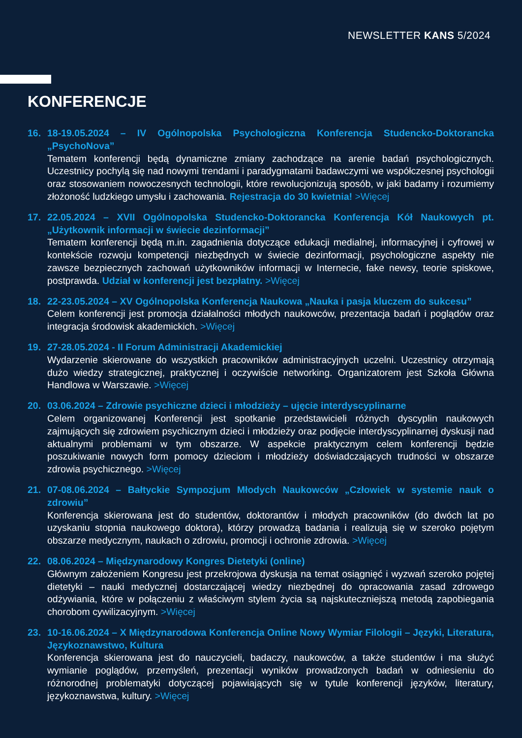NEWSLETTER KANS 5/2024
KONFERENCJE
16. 18-19.05.2024 – IV Ogólnopolska Psychologiczna Konferencja Studencko-Doktorancka „PsychoNova”
Tematem konferencji będą dynamiczne zmiany zachodzące na arenie badań psychologicznych. Uczestnicy pochylą się nad nowymi trendami i paradygmatami badawczymi we współczesnej psychologii oraz stosowaniem nowoczesnych technologii, które rewolucjonizują sposób, w jaki badamy i rozumiemy złożoność ludzkiego umysłu i zachowania. Rejestracja do 30 kwietnia! >Więcej
17. 22.05.2024 – XVII Ogólnopolska Studencko-Doktorancka Konferencja Kół Naukowych pt. „Użytkownik informacji w świecie dezinformacji”
Tematem konferencji będą m.in. zagadnienia dotyczące edukacji medialnej, informacyjnej i cyfrowej w kontekście rozwoju kompetencji niezbędnych w świecie dezinformacji, psychologiczne aspekty nie zawsze bezpiecznych zachowań użytkowników informacji w Internecie, fake newsy, teorie spiskowe, postprawda. Udział w konferencji jest bezpłatny. >Więcej
18. 22-23.05.2024 – XV Ogólnopolska Konferencja Naukowa „Nauka i pasja kluczem do sukcesu”
Celem konferencji jest promocja działalności młodych naukowców, prezentacja badań i poglądów oraz integracja środowisk akademickich. >Więcej
19. 27-28.05.2024 - II Forum Administracji Akademickiej
Wydarzenie skierowane do wszystkich pracowników administracyjnych uczelni. Uczestnicy otrzymają dużo wiedzy strategicznej, praktycznej i oczywiście networking. Organizatorem jest Szkoła Główna Handlowa w Warszawie. >Więcej
20. 03.06.2024 – Zdrowie psychiczne dzieci i młodzieży – ujęcie interdyscyplinarne
Celem organizowanej Konferencji jest spotkanie przedstawicieli różnych dyscyplin naukowych zajmujących się zdrowiem psychicznym dzieci i młodzieży oraz podjęcie interdyscyplinarnej dyskusji nad aktualnymi problemami w tym obszarze. W aspekcie praktycznym celem konferencji będzie poszukiwanie nowych form pomocy dzieciom i młodzieży doświadczających trudności w obszarze zdrowia psychicznego. >Więcej
21. 07-08.06.2024 – Bałtyckie Sympozjum Młodych Naukowców „Człowiek w systemie nauk o zdrowiu”
Konferencja skierowana jest do studentów, doktorantów i młodych pracowników (do dwóch lat po uzyskaniu stopnia naukowego doktora), którzy prowadzą badania i realizują się w szeroko pojętym obszarze medycznym, naukach o zdrowiu, promocji i ochronie zdrowia. >Więcej
22. 08.06.2024 – Międzynarodowy Kongres Dietetyki (online)
Głównym założeniem Kongresu jest przekrojowa dyskusja na temat osiągnięć i wyzwań szeroko pojętej dietetyki – nauki medycznej dostarczającej wiedzy niezbędnej do opracowania zasad zdrowego odżywiania, które w połączeniu z właściwym stylem życia są najskuteczniejszą metodą zapobiegania chorobom cywilizacyjnym. >Więcej
23. 10-16.06.2024 – X Międzynarodowa Konferencja Online Nowy Wymiar Filologii – Języki, Literatura, Językoznawstwo, Kultura
Konferencja skierowana jest do nauczycieli, badaczy, naukowców, a także studentów i ma służyć wymianie poglądów, przemyśleń, prezentacji wyników prowadzonych badań w odniesieniu do różnorodnej problematyki dotyczącej pojawiających się w tytule konferencji języków, literatury, językoznawstwa, kultury. >Więcej